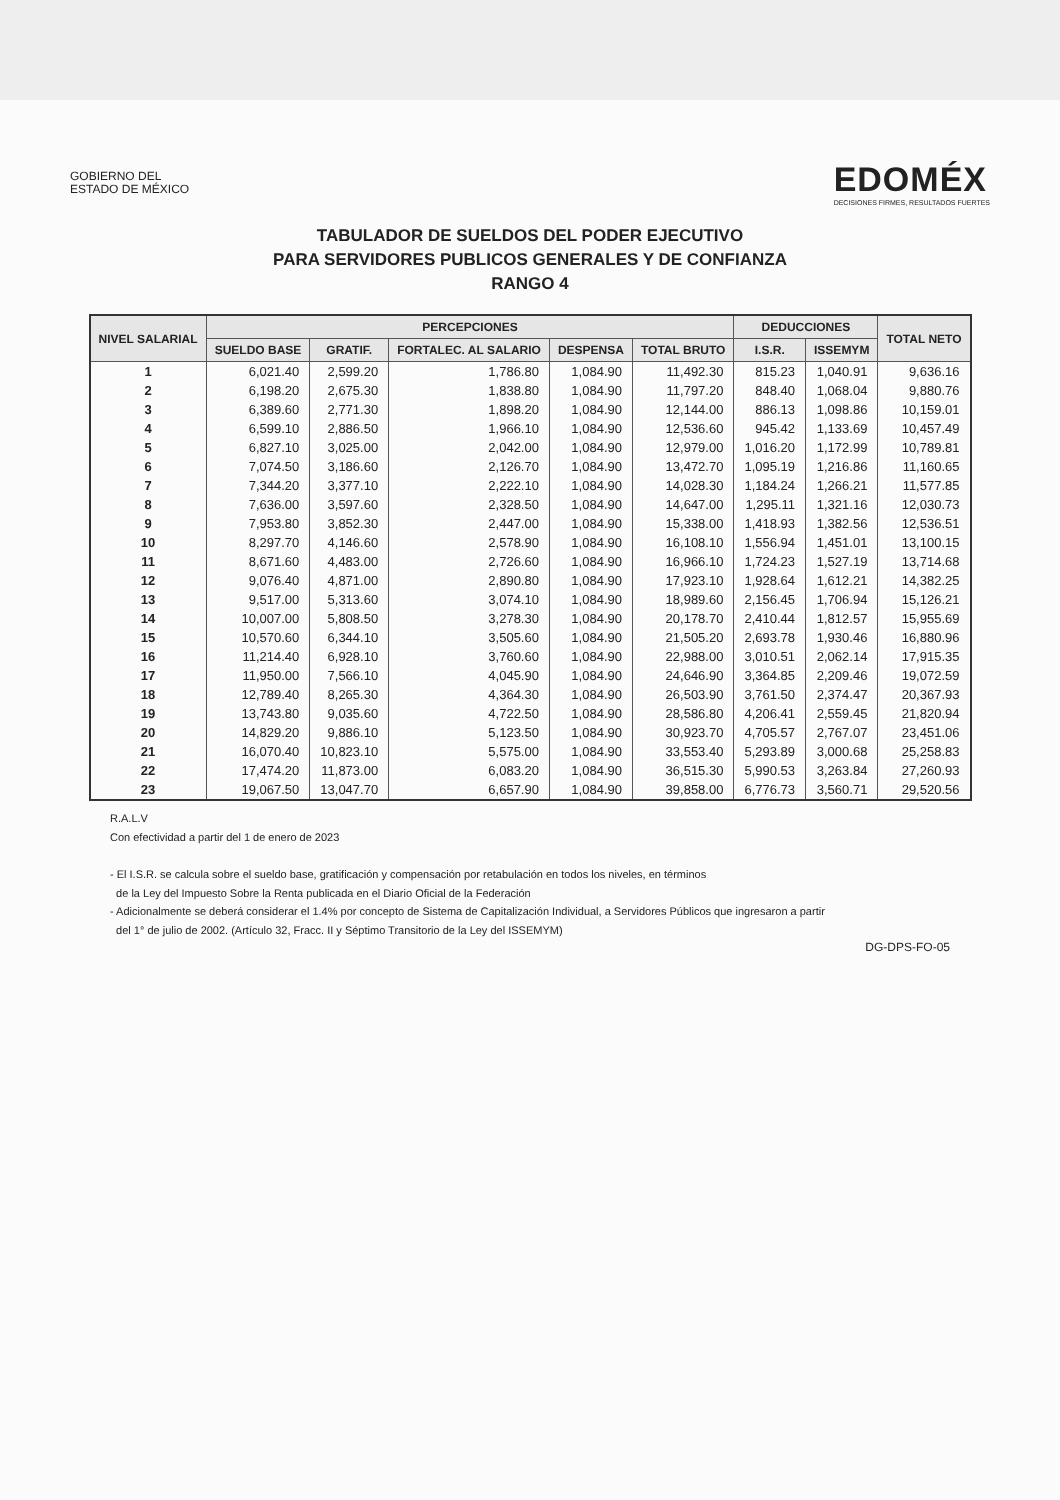GOBIERNO DEL
ESTADO DE MÉXICO
EDOMÉX
DECISIONES FIRMES, RESULTADOS FUERTES
TABULADOR DE SUELDOS DEL PODER EJECUTIVO
PARA SERVIDORES PUBLICOS GENERALES Y DE CONFIANZA
RANGO 4
| NIVEL SALARIAL | PERCEPCIONES | | | | | DEDUCCIONES | | TOTAL NETO |
| --- | --- | --- | --- | --- | --- | --- | --- | --- |
| | SUELDO BASE | GRATIF. | FORTALEC. AL SALARIO | DESPENSA | TOTAL BRUTO | I.S.R. | ISSEMYM | |
| 1 | 6,021.40 | 2,599.20 | 1,786.80 | 1,084.90 | 11,492.30 | 815.23 | 1,040.91 | 9,636.16 |
| 2 | 6,198.20 | 2,675.30 | 1,838.80 | 1,084.90 | 11,797.20 | 848.40 | 1,068.04 | 9,880.76 |
| 3 | 6,389.60 | 2,771.30 | 1,898.20 | 1,084.90 | 12,144.00 | 886.13 | 1,098.86 | 10,159.01 |
| 4 | 6,599.10 | 2,886.50 | 1,966.10 | 1,084.90 | 12,536.60 | 945.42 | 1,133.69 | 10,457.49 |
| 5 | 6,827.10 | 3,025.00 | 2,042.00 | 1,084.90 | 12,979.00 | 1,016.20 | 1,172.99 | 10,789.81 |
| 6 | 7,074.50 | 3,186.60 | 2,126.70 | 1,084.90 | 13,472.70 | 1,095.19 | 1,216.86 | 11,160.65 |
| 7 | 7,344.20 | 3,377.10 | 2,222.10 | 1,084.90 | 14,028.30 | 1,184.24 | 1,266.21 | 11,577.85 |
| 8 | 7,636.00 | 3,597.60 | 2,328.50 | 1,084.90 | 14,647.00 | 1,295.11 | 1,321.16 | 12,030.73 |
| 9 | 7,953.80 | 3,852.30 | 2,447.00 | 1,084.90 | 15,338.00 | 1,418.93 | 1,382.56 | 12,536.51 |
| 10 | 8,297.70 | 4,146.60 | 2,578.90 | 1,084.90 | 16,108.10 | 1,556.94 | 1,451.01 | 13,100.15 |
| 11 | 8,671.60 | 4,483.00 | 2,726.60 | 1,084.90 | 16,966.10 | 1,724.23 | 1,527.19 | 13,714.68 |
| 12 | 9,076.40 | 4,871.00 | 2,890.80 | 1,084.90 | 17,923.10 | 1,928.64 | 1,612.21 | 14,382.25 |
| 13 | 9,517.00 | 5,313.60 | 3,074.10 | 1,084.90 | 18,989.60 | 2,156.45 | 1,706.94 | 15,126.21 |
| 14 | 10,007.00 | 5,808.50 | 3,278.30 | 1,084.90 | 20,178.70 | 2,410.44 | 1,812.57 | 15,955.69 |
| 15 | 10,570.60 | 6,344.10 | 3,505.60 | 1,084.90 | 21,505.20 | 2,693.78 | 1,930.46 | 16,880.96 |
| 16 | 11,214.40 | 6,928.10 | 3,760.60 | 1,084.90 | 22,988.00 | 3,010.51 | 2,062.14 | 17,915.35 |
| 17 | 11,950.00 | 7,566.10 | 4,045.90 | 1,084.90 | 24,646.90 | 3,364.85 | 2,209.46 | 19,072.59 |
| 18 | 12,789.40 | 8,265.30 | 4,364.30 | 1,084.90 | 26,503.90 | 3,761.50 | 2,374.47 | 20,367.93 |
| 19 | 13,743.80 | 9,035.60 | 4,722.50 | 1,084.90 | 28,586.80 | 4,206.41 | 2,559.45 | 21,820.94 |
| 20 | 14,829.20 | 9,886.10 | 5,123.50 | 1,084.90 | 30,923.70 | 4,705.57 | 2,767.07 | 23,451.06 |
| 21 | 16,070.40 | 10,823.10 | 5,575.00 | 1,084.90 | 33,553.40 | 5,293.89 | 3,000.68 | 25,258.83 |
| 22 | 17,474.20 | 11,873.00 | 6,083.20 | 1,084.90 | 36,515.30 | 5,990.53 | 3,263.84 | 27,260.93 |
| 23 | 19,067.50 | 13,047.70 | 6,657.90 | 1,084.90 | 39,858.00 | 6,776.73 | 3,560.71 | 29,520.56 |
R.A.L.V
Con efectividad a partir del 1 de enero de 2023
- El I.S.R. se calcula sobre el sueldo base, gratificación y compensación por retabulación en todos los niveles, en términos
de la Ley del Impuesto Sobre la Renta publicada en el Diario Oficial de la Federación
- Adicionalmente se deberá considerar el 1.4% por concepto de Sistema de Capitalización Individual, a Servidores Públicos que ingresaron a partir
del 1° de julio de 2002. (Artículo 32, Fracc. II y Séptimo Transitorio de la Ley del ISSEMYM)
DG-DPS-FO-05